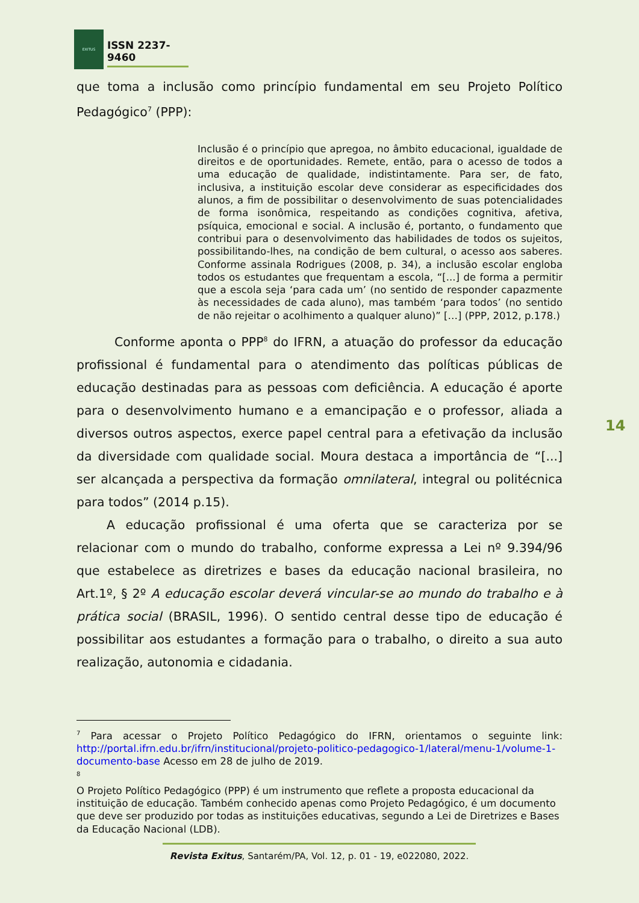EXITUS
ISSN 2237-9460
que toma a inclusão como princípio fundamental em seu Projeto Político Pedagógico<sup>7</sup> (PPP):
Inclusão é o princípio que apregoa, no âmbito educacional, igualdade de direitos e de oportunidades. Remete, então, para o acesso de todos a uma educação de qualidade, indistintamente. Para ser, de fato, inclusiva, a instituição escolar deve considerar as especificidades dos alunos, a fim de possibilitar o desenvolvimento de suas potencialidades de forma isonômica, respeitando as condições cognitiva, afetiva, psíquica, emocional e social. A inclusão é, portanto, o fundamento que contribui para o desenvolvimento das habilidades de todos os sujeitos, possibilitando-lhes, na condição de bem cultural, o acesso aos saberes. Conforme assinala Rodrigues (2008, p. 34), a inclusão escolar engloba todos os estudantes que frequentam a escola, “[...] de forma a permitir que a escola seja ‘para cada um’ (no sentido de responder capazmente às necessidades de cada aluno), mas também ‘para todos’ (no sentido de não rejeitar o acolhimento a qualquer aluno)” […] (PPP, 2012, p.178.)
Conforme aponta o PPP<sup>8</sup> do IFRN, a atuação do professor da educação profissional é fundamental para o atendimento das políticas públicas de educação destinadas para as pessoas com deficiência. A educação é aporte para o desenvolvimento humano e a emancipação e o professor, aliada a diversos outros aspectos, exerce papel central para a efetivação da inclusão da diversidade com qualidade social. Moura destaca a importância de “[...] ser alcançada a perspectiva da formação omnilateral, integral ou politécnica para todos” (2014 p.15).
A educação profissional é uma oferta que se caracteriza por se relacionar com o mundo do trabalho, conforme expressa a Lei nº 9.394/96 que estabelece as diretrizes e bases da educação nacional brasileira, no Art.1º, § 2º A educação escolar deverá vincular-se ao mundo do trabalho e à prática social (BRASIL, 1996). O sentido central desse tipo de educação é possibilitar aos estudantes a formação para o trabalho, o direito a sua auto realização, autonomia e cidadania.
<sup>7</sup> Para acessar o Projeto Político Pedagógico do IFRN, orientamos o seguinte link: http://portal.ifrn.edu.br/ifrn/institucional/projeto-politico-pedagogico-1/lateral/menu-1/volume-1-documento-base Acesso em 28 de julho de 2019.
8
O Projeto Político Pedagógico (PPP) é um instrumento que reflete a proposta educacional da instituição de educação. Também conhecido apenas como Projeto Pedagógico, é um documento que deve ser produzido por todas as instituições educativas, segundo a Lei de Diretrizes e Bases da Educação Nacional (LDB).
14
Revista Exitus, Santarém/PA, Vol. 12, p. 01 - 19, e022080, 2022.